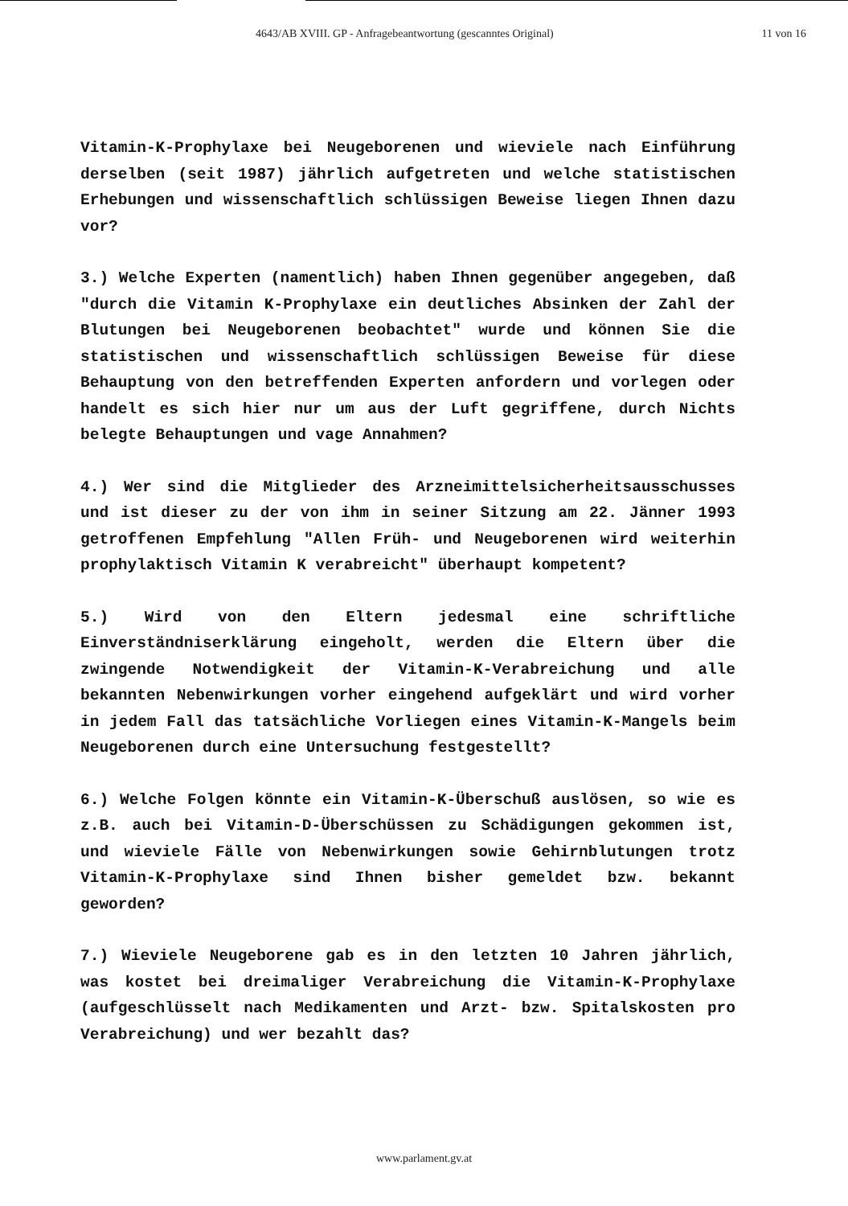4643/AB XVIII. GP - Anfragebeantwortung (gescanntes Original) 11 von 16
Vitamin-K-Prophylaxe bei Neugeborenen und wieviele nach Einführung derselben (seit 1987) jährlich aufgetreten und welche statistischen Erhebungen und wissenschaftlich schlüssigen Beweise liegen Ihnen dazu vor?
3.) Welche Experten (namentlich) haben Ihnen gegenüber angegeben, daß "durch die Vitamin K-Prophylaxe ein deutliches Absinken der Zahl der Blutungen bei Neugeborenen beobachtet" wurde und können Sie die statistischen und wissenschaftlich schlüssigen Beweise für diese Behauptung von den betreffenden Experten anfordern und vorlegen oder handelt es sich hier nur um aus der Luft gegriffene, durch Nichts belegte Behauptungen und vage Annahmen?
4.) Wer sind die Mitglieder des Arzneimittelsicherheitsausschusses und ist dieser zu der von ihm in seiner Sitzung am 22. Jänner 1993 getroffenen Empfehlung "Allen Früh- und Neugeborenen wird weiterhin prophylaktisch Vitamin K verabreicht" überhaupt kompetent?
5.) Wird von den Eltern jedesmal eine schriftliche Einverständniserklärung eingeholt, werden die Eltern über die zwingende Notwendigkeit der Vitamin-K-Verabreichung und alle bekannten Nebenwirkungen vorher eingehend aufgeklärt und wird vorher in jedem Fall das tatsächliche Vorliegen eines Vitamin-K-Mangels beim Neugeborenen durch eine Untersuchung festgestellt?
6.) Welche Folgen könnte ein Vitamin-K-Überschuß auslösen, so wie es z.B. auch bei Vitamin-D-Überschüssen zu Schädigungen gekommen ist, und wieviele Fälle von Nebenwirkungen sowie Gehirnblutungen trotz Vitamin-K-Prophylaxe sind Ihnen bisher gemeldet bzw. bekannt geworden?
7.) Wieviele Neugeborene gab es in den letzten 10 Jahren jährlich, was kostet bei dreimaliger Verabreichung die Vitamin-K-Prophylaxe (aufgeschlüsselt nach Medikamenten und Arzt- bzw. Spitalskosten pro Verabreichung) und wer bezahlt das?
www.parlament.gv.at